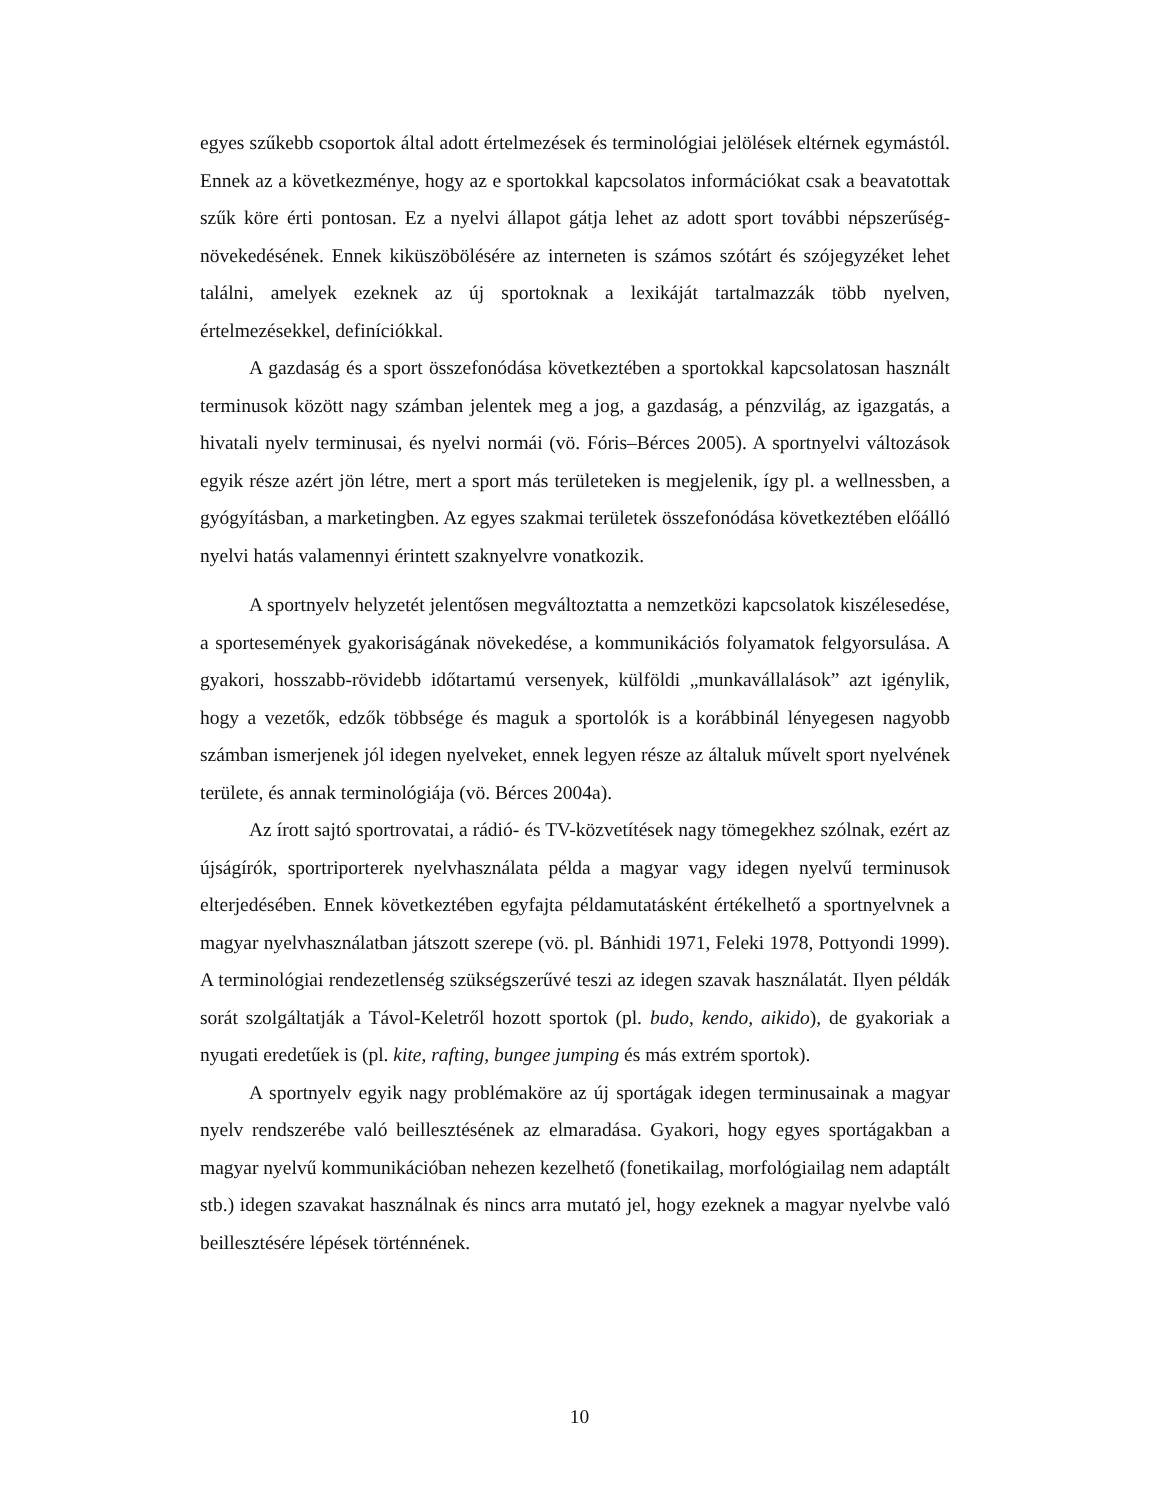egyes szűkebb csoportok által adott értelmezések és terminológiai jelölések eltérnek egymástól. Ennek az a következménye, hogy az e sportokkal kapcsolatos információkat csak a beavatottak szűk köre érti pontosan. Ez a nyelvi állapot gátja lehet az adott sport további népszerűség-növekedésének. Ennek kiküszöbölésére az interneten is számos szótárt és szójegyzéket lehet találni, amelyek ezeknek az új sportoknak a lexikáját tartalmazzák több nyelven, értelmezésekkel, definíciókkal.
A gazdaság és a sport összefonódása következtében a sportokkal kapcsolatosan használt terminusok között nagy számban jelentek meg a jog, a gazdaság, a pénzvilág, az igazgatás, a hivatali nyelv terminusai, és nyelvi normái (vö. Fóris–Bérces 2005). A sportnyelvi változások egyik része azért jön létre, mert a sport más területeken is megjelenik, így pl. a wellnessben, a gyógyításban, a marketingben. Az egyes szakmai területek összefonódása következtében előálló nyelvi hatás valamennyi érintett szaknyelvre vonatkozik.
A sportnyelv helyzetét jelentősen megváltoztatta a nemzetközi kapcsolatok kiszélesedése, a sportesemények gyakoriságának növekedése, a kommunikációs folyamatok felgyorsulása. A gyakori, hosszabb-rövidebb időtartamú versenyek, külföldi „munkavállalások” azt igénylik, hogy a vezetők, edzők többsége és maguk a sportolók is a korábbinál lényegesen nagyobb számban ismerjenek jól idegen nyelveket, ennek legyen része az általuk művelt sport nyelvének területe, és annak terminológiája (vö. Bérces 2004a).
Az írott sajtó sportrovatai, a rádió- és TV-közvetítések nagy tömegekhez szólnak, ezért az újságírók, sportriporterek nyelvhasználata példa a magyar vagy idegen nyelvű terminusok elterjedésében. Ennek következtében egyfajta példamutatásként értékelhető a sportnyelvnek a magyar nyelvhasználatban játszott szerepe (vö. pl. Bánhidi 1971, Feleki 1978, Pottyondi 1999). A terminológiai rendezetlenség szükségszerűvé teszi az idegen szavak használatát. Ilyen példák sorát szolgáltatják a Távol-Keletről hozott sportok (pl. budo, kendo, aikido), de gyakoriak a nyugati eredetűek is (pl. kite, rafting, bungee jumping és más extrém sportok).
A sportnyelv egyik nagy problémaköre az új sportágak idegen terminusainak a magyar nyelv rendszerébe való beillesztésének az elmaradása. Gyakori, hogy egyes sportágakban a magyar nyelvű kommunikációban nehezen kezelhető (fonetikailag, morfológiailag nem adaptált stb.) idegen szavakat használnak és nincs arra mutató jel, hogy ezeknek a magyar nyelvbe való beillesztésére lépések történnének.
10